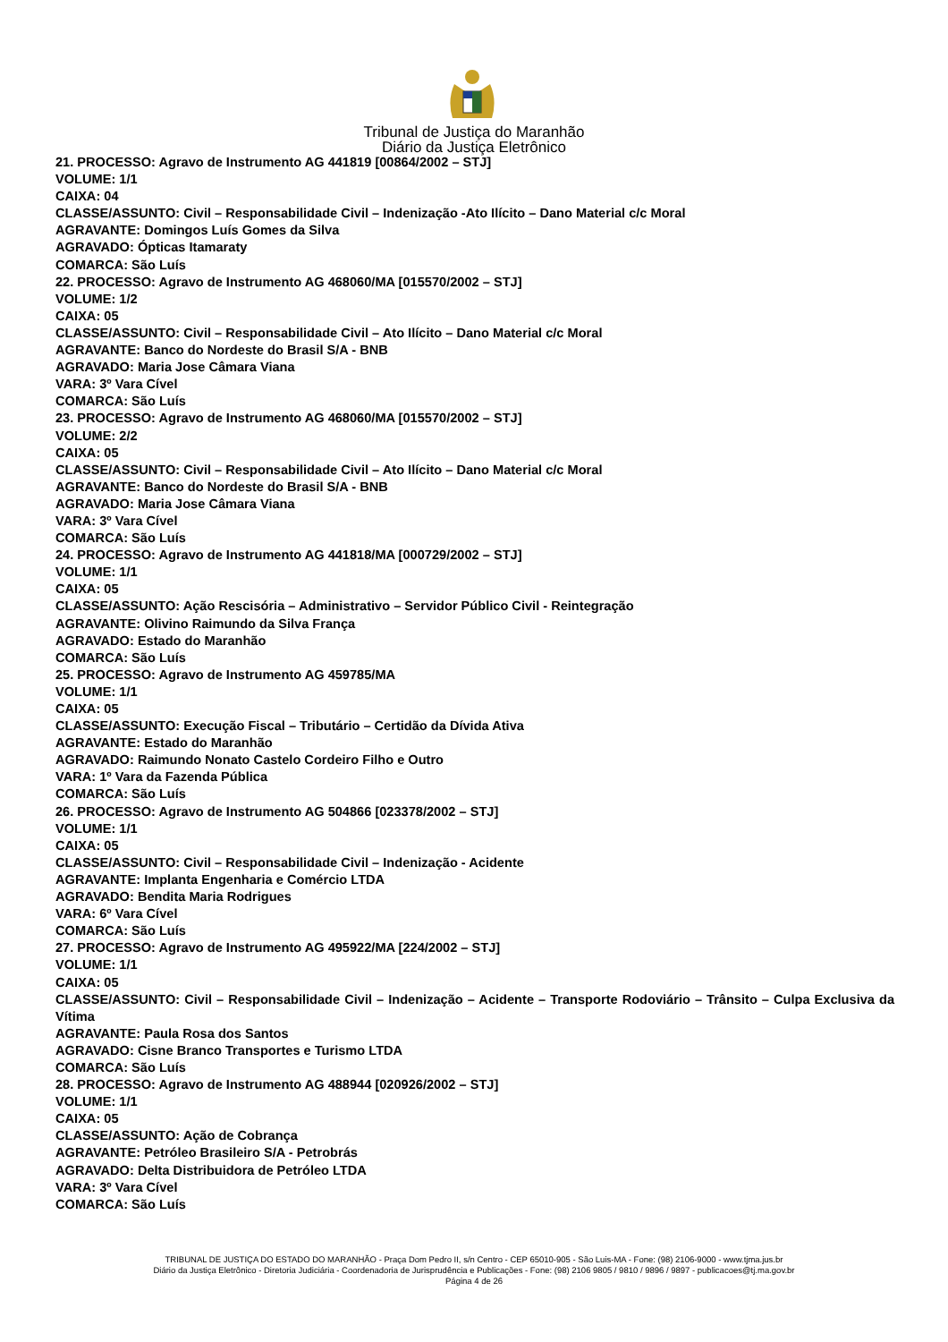Tribunal de Justiça do Maranhão
Diário da Justiça Eletrônico
21. PROCESSO: Agravo de Instrumento AG 441819 [00864/2002 – STJ]
VOLUME: 1/1
CAIXA: 04
CLASSE/ASSUNTO: Civil – Responsabilidade Civil – Indenização -Ato Ilícito – Dano Material c/c Moral
AGRAVANTE: Domingos Luís Gomes da Silva
AGRAVADO: Ópticas Itamaraty
COMARCA: São Luís
22. PROCESSO: Agravo de Instrumento AG 468060/MA [015570/2002 – STJ]
VOLUME: 1/2
CAIXA: 05
CLASSE/ASSUNTO: Civil – Responsabilidade Civil – Ato Ilícito – Dano Material c/c Moral
AGRAVANTE: Banco do Nordeste do Brasil S/A - BNB
AGRAVADO: Maria Jose Câmara Viana
VARA: 3º Vara Cível
COMARCA: São Luís
23. PROCESSO: Agravo de Instrumento AG 468060/MA [015570/2002 – STJ]
VOLUME: 2/2
CAIXA: 05
CLASSE/ASSUNTO: Civil – Responsabilidade Civil – Ato Ilícito – Dano Material c/c Moral
AGRAVANTE: Banco do Nordeste do Brasil S/A - BNB
AGRAVADO: Maria Jose Câmara Viana
VARA: 3º Vara Cível
COMARCA: São Luís
24. PROCESSO: Agravo de Instrumento AG 441818/MA [000729/2002 – STJ]
VOLUME: 1/1
CAIXA: 05
CLASSE/ASSUNTO: Ação Rescisória – Administrativo – Servidor Público Civil - Reintegração
AGRAVANTE: Olivino Raimundo da Silva França
AGRAVADO: Estado do Maranhão
COMARCA: São Luís
25. PROCESSO: Agravo de Instrumento AG 459785/MA
VOLUME: 1/1
CAIXA: 05
CLASSE/ASSUNTO: Execução Fiscal – Tributário – Certidão da Dívida Ativa
AGRAVANTE: Estado do Maranhão
AGRAVADO: Raimundo Nonato Castelo Cordeiro Filho e Outro
VARA: 1º Vara da Fazenda Pública
COMARCA: São Luís
26. PROCESSO: Agravo de Instrumento AG 504866 [023378/2002 – STJ]
VOLUME: 1/1
CAIXA: 05
CLASSE/ASSUNTO: Civil – Responsabilidade Civil – Indenização - Acidente
AGRAVANTE: Implanta Engenharia e Comércio LTDA
AGRAVADO: Bendita Maria Rodrigues
VARA: 6º Vara Cível
COMARCA: São Luís
27. PROCESSO: Agravo de Instrumento AG 495922/MA [224/2002 – STJ]
VOLUME: 1/1
CAIXA: 05
CLASSE/ASSUNTO: Civil – Responsabilidade Civil – Indenização – Acidente – Transporte Rodoviário – Trânsito – Culpa Exclusiva da Vítima
AGRAVANTE: Paula Rosa dos Santos
AGRAVADO: Cisne Branco Transportes e Turismo LTDA
COMARCA: São Luís
28. PROCESSO: Agravo de Instrumento AG 488944 [020926/2002 – STJ]
VOLUME: 1/1
CAIXA: 05
CLASSE/ASSUNTO: Ação de Cobrança
AGRAVANTE: Petróleo Brasileiro S/A - Petrobrás
AGRAVADO: Delta Distribuidora de Petróleo LTDA
VARA: 3º Vara Cível
COMARCA: São Luís
TRIBUNAL DE JUSTIÇA DO ESTADO DO MARANHÃO - Praça Dom Pedro II, s/n Centro - CEP 65010-905 - São Luis-MA - Fone: (98) 2106-9000 - www.tjma.jus.br
Diário da Justiça Eletrônico - Diretoria Judiciária - Coordenadoria de Jurisprudência e Publicações - Fone: (98) 2106 9805 / 9810 / 9896 / 9897 - publicacoes@tj.ma.gov.br
Página 4 de 26